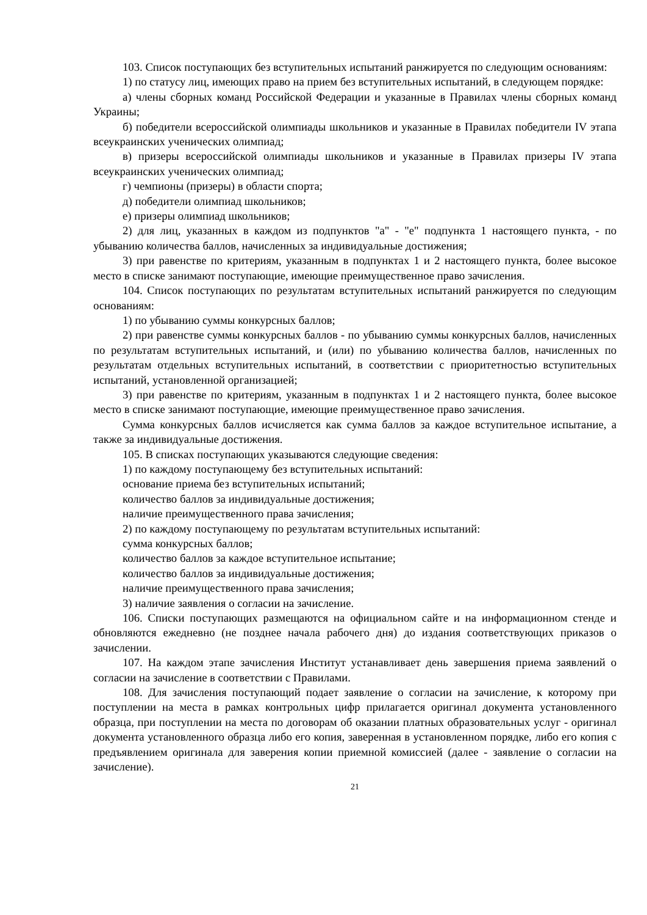103. Список поступающих без вступительных испытаний ранжируется по следующим основаниям:
1) по статусу лиц, имеющих право на прием без вступительных испытаний, в следующем порядке:
а) члены сборных команд Российской Федерации и указанные в Правилах члены сборных команд Украины;
б) победители всероссийской олимпиады школьников и указанные в Правилах победители IV этапа всеукраинских ученических олимпиад;
в) призеры всероссийской олимпиады школьников и указанные в Правилах призеры IV этапа всеукраинских ученических олимпиад;
г) чемпионы (призеры) в области спорта;
д) победители олимпиад школьников;
е) призеры олимпиад школьников;
2) для лиц, указанных в каждом из подпунктов "а" - "е" подпункта 1 настоящего пункта, - по убыванию количества баллов, начисленных за индивидуальные достижения;
3) при равенстве по критериям, указанным в подпунктах 1 и 2 настоящего пункта, более высокое место в списке занимают поступающие, имеющие преимущественное право зачисления.
104. Список поступающих по результатам вступительных испытаний ранжируется по следующим основаниям:
1) по убыванию суммы конкурсных баллов;
2) при равенстве суммы конкурсных баллов - по убыванию суммы конкурсных баллов, начисленных по результатам вступительных испытаний, и (или) по убыванию количества баллов, начисленных по результатам отдельных вступительных испытаний, в соответствии с приоритетностью вступительных испытаний, установленной организацией;
3) при равенстве по критериям, указанным в подпунктах 1 и 2 настоящего пункта, более высокое место в списке занимают поступающие, имеющие преимущественное право зачисления.
Сумма конкурсных баллов исчисляется как сумма баллов за каждое вступительное испытание, а также за индивидуальные достижения.
105. В списках поступающих указываются следующие сведения:
1) по каждому поступающему без вступительных испытаний:
основание приема без вступительных испытаний;
количество баллов за индивидуальные достижения;
наличие преимущественного права зачисления;
2) по каждому поступающему по результатам вступительных испытаний:
сумма конкурсных баллов;
количество баллов за каждое вступительное испытание;
количество баллов за индивидуальные достижения;
наличие преимущественного права зачисления;
3) наличие заявления о согласии на зачисление.
106. Списки поступающих размещаются на официальном сайте и на информационном стенде и обновляются ежедневно (не позднее начала рабочего дня) до издания соответствующих приказов о зачислении.
107. На каждом этапе зачисления Институт устанавливает день завершения приема заявлений о согласии на зачисление в соответствии с Правилами.
108. Для зачисления поступающий подает заявление о согласии на зачисление, к которому при поступлении на места в рамках контрольных цифр прилагается оригинал документа установленного образца, при поступлении на места по договорам об оказании платных образовательных услуг - оригинал документа установленного образца либо его копия, заверенная в установленном порядке, либо его копия с предъявлением оригинала для заверения копии приемной комиссией (далее - заявление о согласии на зачисление).
21